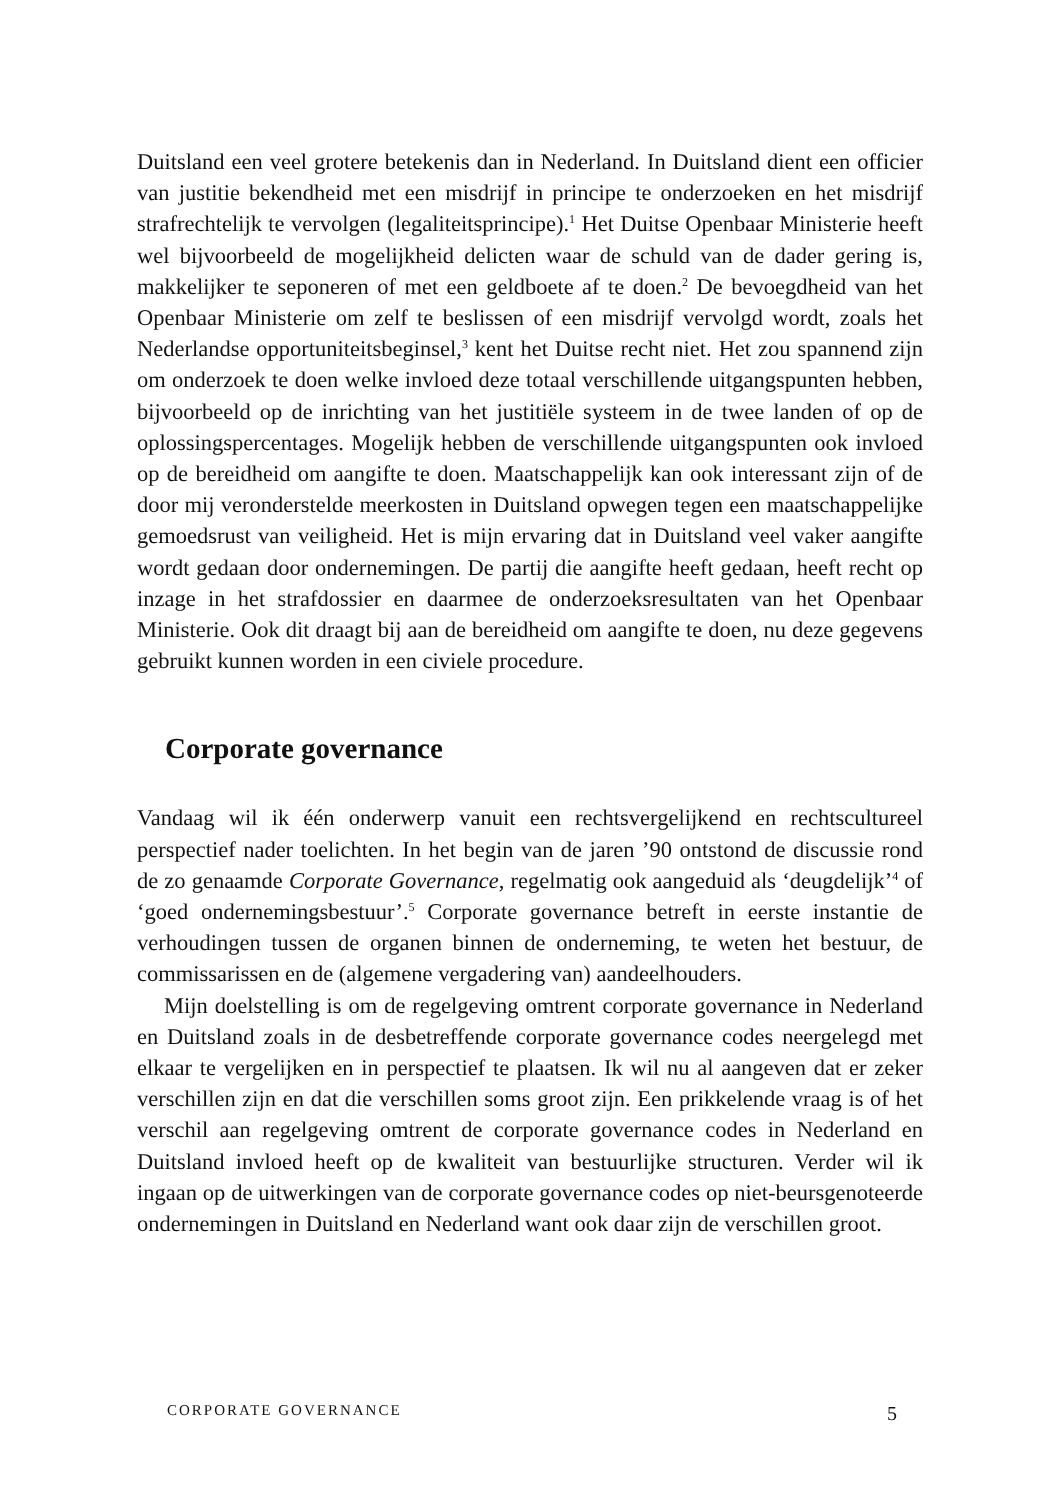Duitsland een veel grotere betekenis dan in Nederland. In Duitsland dient een officier van justitie bekendheid met een misdrijf in principe te onderzoeken en het misdrijf strafrechtelijk te vervolgen (legaliteitsprincipe).<sup>1</sup> Het Duitse Openbaar Ministerie heeft wel bijvoorbeeld de mogelijkheid delicten waar de schuld van de dader gering is, makkelijker te seponeren of met een geldboete af te doen.<sup>2</sup> De bevoegdheid van het Openbaar Ministerie om zelf te beslissen of een misdrijf vervolgd wordt, zoals het Nederlandse opportuniteitsbeginsel,<sup>3</sup> kent het Duitse recht niet. Het zou spannend zijn om onderzoek te doen welke invloed deze totaal verschillende uitgangspunten hebben, bijvoorbeeld op de inrichting van het justitiële systeem in de twee landen of op de oplossingspercentages. Mogelijk hebben de verschillende uitgangspunten ook invloed op de bereidheid om aangifte te doen. Maatschappelijk kan ook interessant zijn of de door mij veronderstelde meerkosten in Duitsland opwegen tegen een maatschappelijke gemoedsrust van veiligheid. Het is mijn ervaring dat in Duitsland veel vaker aangifte wordt gedaan door ondernemingen. De partij die aangifte heeft gedaan, heeft recht op inzage in het strafdossier en daarmee de onderzoeksresultaten van het Openbaar Ministerie. Ook dit draagt bij aan de bereidheid om aangifte te doen, nu deze gegevens gebruikt kunnen worden in een civiele procedure.
Corporate governance
Vandaag wil ik één onderwerp vanuit een rechtsvergelijkend en rechtscultureel perspectief nader toelichten. In het begin van de jaren ’90 ontstond de discussie rond de zo genaamde Corporate Governance, regelmatig ook aangeduid als ‘deugdelijk’<sup>4</sup> of ‘goed ondernemingsbestuur’.<sup>5</sup> Corporate governance betreft in eerste instantie de verhoudingen tussen de organen binnen de onderneming, te weten het bestuur, de commissarissen en de (algemene vergadering van) aandeelhouders.
Mijn doelstelling is om de regelgeving omtrent corporate governance in Nederland en Duitsland zoals in de desbetreffende corporate governance codes neergelegd met elkaar te vergelijken en in perspectief te plaatsen. Ik wil nu al aangeven dat er zeker verschillen zijn en dat die verschillen soms groot zijn. Een prikkelende vraag is of het verschil aan regelgeving omtrent de corporate governance codes in Nederland en Duitsland invloed heeft op de kwaliteit van bestuurlijke structuren. Verder wil ik ingaan op de uitwerkingen van de corporate governance codes op niet-beursgenoteerde ondernemingen in Duitsland en Nederland want ook daar zijn de verschillen groot.
CORPORATE GOVERNANCE 5